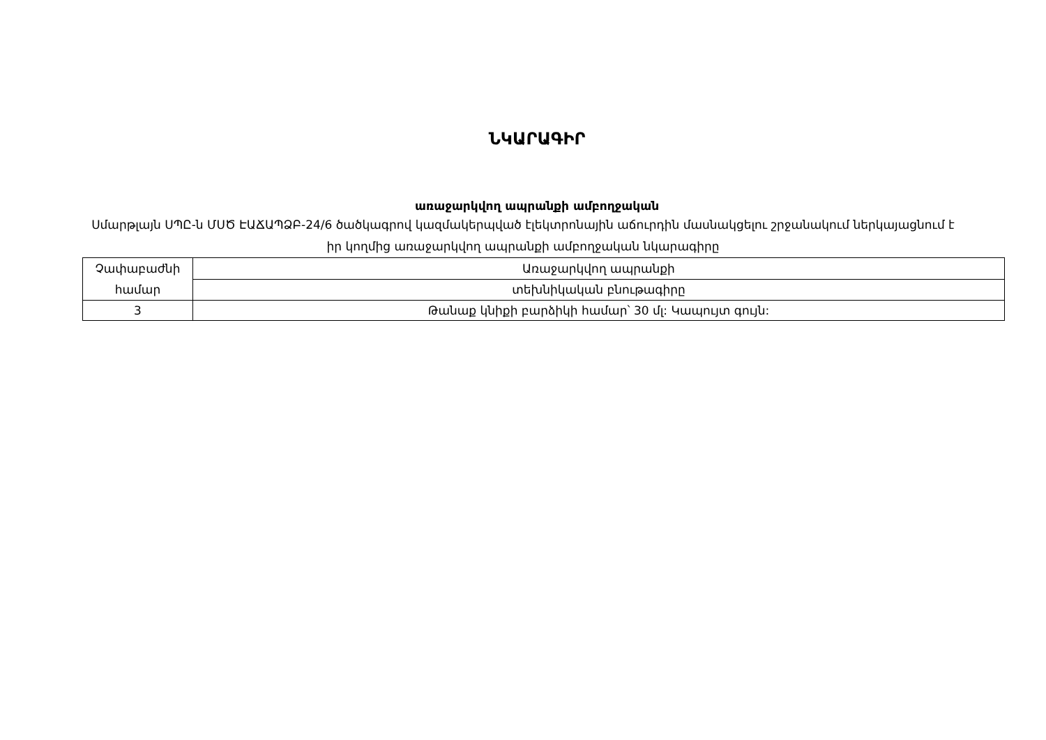ՆԿԱՐԱԳԻՐ
առաջարկվող ապրանքի ամբողջական
Սմարթլայն ՍՊԸ-ն ՄՍԾ ԷԱՃԱՊՁԲ-24/6 ծածկագրով կազմակերպված էլեկտրոնային աճուրդին մասնակցելու շրջանակում ներկայացնում է իր կողմից առաջարկվող ապրանքի ամբողջական նկարագիրը
| Չափաբաժնի համար | Առաջարկվող ապրանքի |
| | տեխնիկական բնութագիրը |
| 3 | Թանաք կնիքի բարձիկի համար՝ 30 մլ: Կապույտ գույն: |